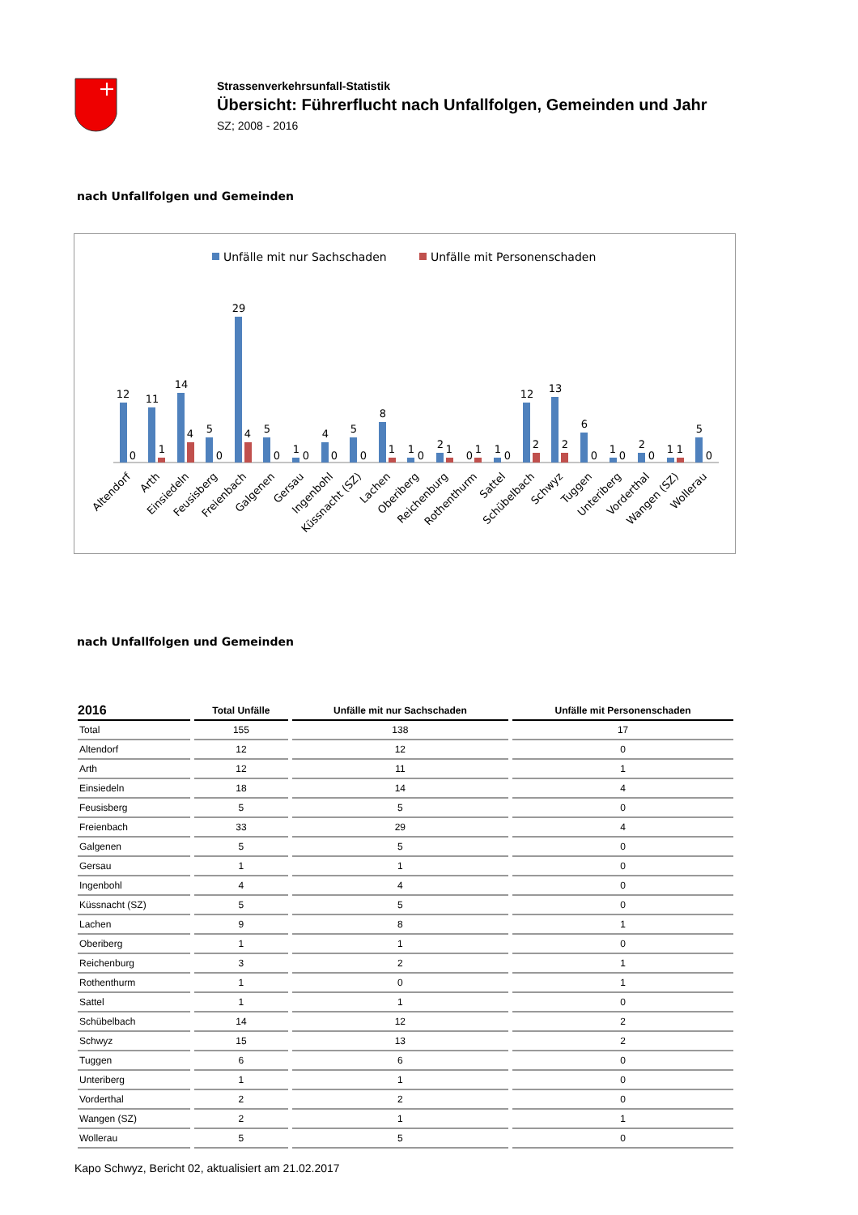Strassenverkehrsunfall-Statistik
Übersicht: Führerflucht nach Unfallfolgen, Gemeinden und Jahr
SZ; 2008 - 2016
nach Unfallfolgen und Gemeinden
Unfälle mit nur Sachschaden
Unfälle mit Personenschaden
12
0
11
1
14
4
5
0
29
4
5
0
1
0
4
0
5
0
8
1
1
0
2
1
0
1
1
0
12
2
13
2
6
0
1
0
2
0
1
1
5
0
Altendorf
Arth
Einsiedeln
Feusisberg
Freienbach
Galgenen
Gersau
Ingenbohl
Küssnacht (SZ)
Lachen
Oberiberg
Reichenburg
Rothenthurm
Sattel
Schübelbach
Schwyz
Tuggen
Unteriberg
Vorderthal
Wangen (SZ)
Wollerau
nach Unfallfolgen und Gemeinden
| 2016 | Total Unfälle | Unfälle mit nur Sachschaden | Unfälle mit Personenschaden |
| --- | --- | --- | --- |
| Total | 155 | 138 | 17 |
| Altendorf | 12 | 12 | 0 |
| Arth | 12 | 11 | 1 |
| Einsiedeln | 18 | 14 | 4 |
| Feusisberg | 5 | 5 | 0 |
| Freienbach | 33 | 29 | 4 |
| Galgenen | 5 | 5 | 0 |
| Gersau | 1 | 1 | 0 |
| Ingenbohl | 4 | 4 | 0 |
| Küssnacht (SZ) | 5 | 5 | 0 |
| Lachen | 9 | 8 | 1 |
| Oberiberg | 1 | 1 | 0 |
| Reichenburg | 3 | 2 | 1 |
| Rothenthurm | 1 | 0 | 1 |
| Sattel | 1 | 1 | 0 |
| Schübelbach | 14 | 12 | 2 |
| Schwyz | 15 | 13 | 2 |
| Tuggen | 6 | 6 | 0 |
| Unteriberg | 1 | 1 | 0 |
| Vorderthal | 2 | 2 | 0 |
| Wangen (SZ) | 2 | 1 | 1 |
| Wollerau | 5 | 5 | 0 |
Kapo Schwyz, Bericht 02, aktualisiert am 21.02.2017